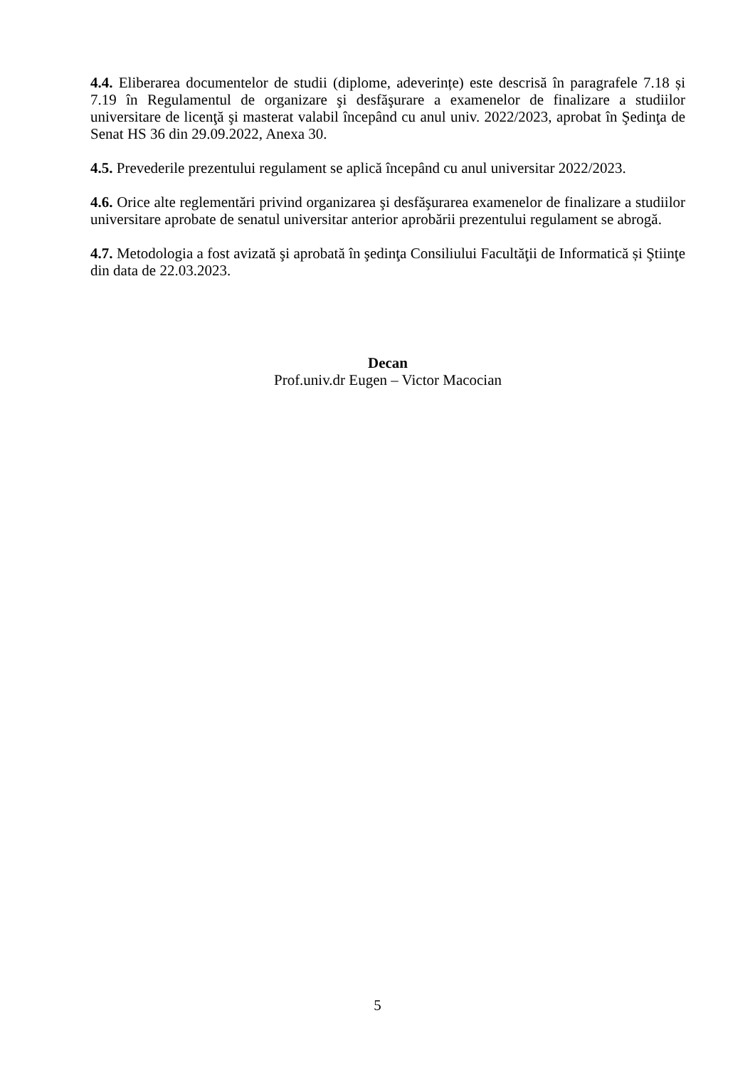4.4. Eliberarea documentelor de studii (diplome, adeverințe) este descrisă în paragrafele 7.18 și 7.19 în Regulamentul de organizare şi desfăşurare a examenelor de finalizare a studiilor universitare de licenţă şi masterat valabil începând cu anul univ. 2022/2023, aprobat în Şedinţa de Senat HS 36 din 29.09.2022, Anexa 30.
4.5. Prevederile prezentului regulament se aplică începând cu anul universitar 2022/2023.
4.6. Orice alte reglementări privind organizarea şi desfăşurarea examenelor de finalizare a studiilor universitare aprobate de senatul universitar anterior aprobării prezentului regulament se abrogă.
4.7. Metodologia a fost avizată şi aprobată în şedinţa Consiliului Facultăţii de Informatică și Ştiinţe din data de 22.03.2023.
Decan
Prof.univ.dr Eugen – Victor Macocian
5